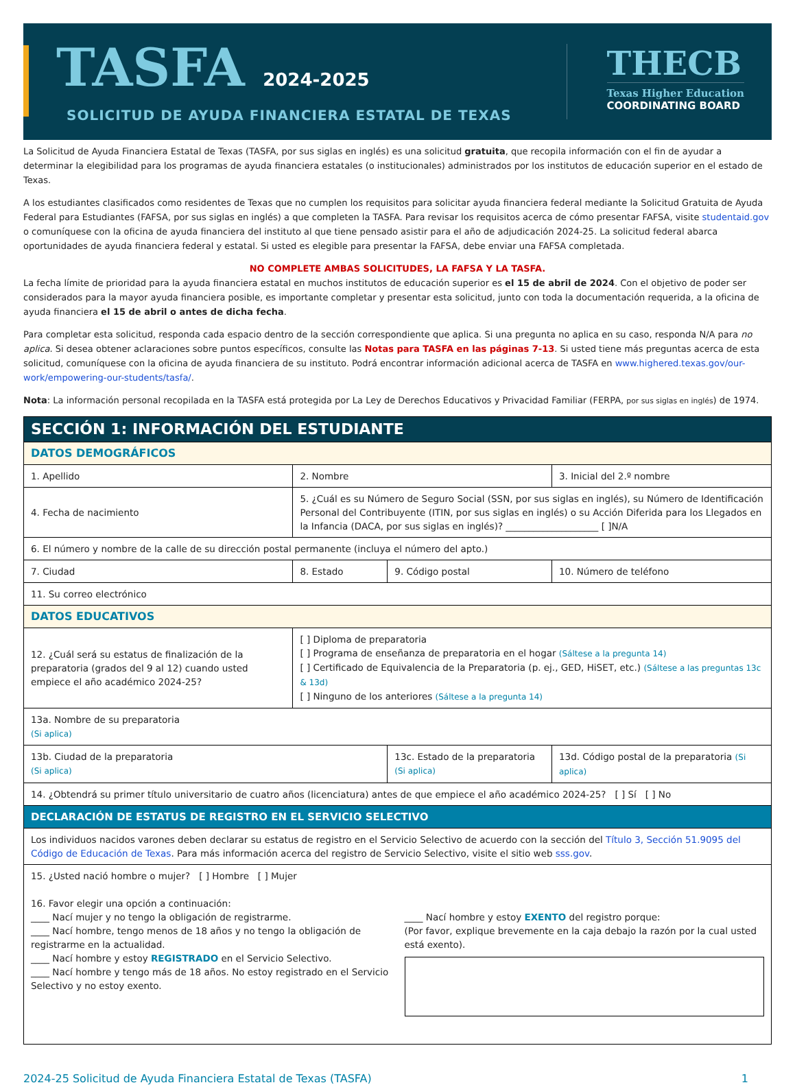TASFA 2024-2025
SOLICITUD DE AYUDA FINANCIERA ESTATAL DE TEXAS
THECB
Texas Higher Education
COORDINATING BOARD
La Solicitud de Ayuda Financiera Estatal de Texas (TASFA, por sus siglas en inglés) es una solicitud gratuita, que recopila información con el fin de ayudar a determinar la elegibilidad para los programas de ayuda financiera estatales (o institucionales) administrados por los institutos de educación superior en el estado de Texas.
A los estudiantes clasificados como residentes de Texas que no cumplen los requisitos para solicitar ayuda financiera federal mediante la Solicitud Gratuita de Ayuda Federal para Estudiantes (FAFSA, por sus siglas en inglés) a que completen la TASFA. Para revisar los requisitos acerca de cómo presentar FAFSA, visite studentaid.gov o comuníquese con la oficina de ayuda financiera del instituto al que tiene pensado asistir para el año de adjudicación 2024-25. La solicitud federal abarca oportunidades de ayuda financiera federal y estatal. Si usted es elegible para presentar la FAFSA, debe enviar una FAFSA completada.
NO COMPLETE AMBAS SOLICITUDES, LA FAFSA Y LA TASFA.
La fecha límite de prioridad para la ayuda financiera estatal en muchos institutos de educación superior es el 15 de abril de 2024. Con el objetivo de poder ser considerados para la mayor ayuda financiera posible, es importante completar y presentar esta solicitud, junto con toda la documentación requerida, a la oficina de ayuda financiera el 15 de abril o antes de dicha fecha.
Para completar esta solicitud, responda cada espacio dentro de la sección correspondiente que aplica. Si una pregunta no aplica en su caso, responda N/A para no aplica. Si desea obtener aclaraciones sobre puntos específicos, consulte las Notas para TASFA en las páginas 7-13. Si usted tiene más preguntas acerca de esta solicitud, comuníquese con la oficina de ayuda financiera de su instituto. Podrá encontrar información adicional acerca de TASFA en www.highered.texas.gov/our-work/empowering-our-students/tasfa/.
Nota: La información personal recopilada en la TASFA está protegida por La Ley de Derechos Educativos y Privacidad Familiar (FERPA, por sus siglas en inglés) de 1974.
| SECCIÓN 1: INFORMACIÓN DEL ESTUDIANTE | | | | | |
| DATOS DEMOGRÁFICOS | | | | | |
| 1. Apellido | | 2. Nombre | | | 3. Inicial del 2.º nombre |
| 4. Fecha de nacimiento | 5. ¿Cuál es su Número de Seguro Social (SSN, por sus siglas en inglés), su Número de Identificación Personal del Contribuyente (ITIN, por sus siglas en inglés) o su Acción Diferida para los Llegados en la Infancia (DACA, por sus siglas en inglés)? ____________________ [ ]N/A | | | | |
| 6. El número y nombre de la calle de su dirección postal permanente (incluya el número del apto.) | | | | | |
| 7. Ciudad | 8. Estado | | 9. Código postal | | 10. Número de teléfono |
| 11. Su correo electrónico | | | | | |
| DATOS EDUCATIVOS | | | | | |
| 12. ¿Cuál será su estatus de finalización de la preparatoria (grados del 9 al 12) cuando usted empiece el año académico 2024-25? | | [ ] Diploma de preparatoria [ ] Programa de enseñanza de preparatoria en el hogar (Sáltese a la pregunta 14) [ ] Certificado de Equivalencia de la Preparatoria (p. ej., GED, HiSET, etc.) (Sáltese a las preguntas 13c & 13d) [ ] Ninguno de los anteriores (Sáltese a la pregunta 14) | | | |
| 13a. Nombre de su preparatoria (Si aplica) | | | | | |
| 13b. Ciudad de la preparatoria (Si aplica) | | | | 13c. Estado de la preparatoria (Si aplica) | 13d. Código postal de la preparatoria (Si aplica) |
| 14. ¿Obtendrá su primer título universitario de cuatro años (licenciatura) antes de que empiece el año académico 2024-25? [ ] Sí [ ] No | | | | | |
| DECLARACIÓN DE ESTATUS DE REGISTRO EN EL SERVICIO SELECTIVO | | | | | |
| Los individuos nacidos varones deben declarar su estatus de registro en el Servicio Selectivo de acuerdo con la sección del Título 3, Sección 51.9095 del Código de Educación de Texas . Para más información acerca del registro de Servicio Selectivo, visite el sitio web sss.gov . | | | | | |
| 15. ¿Usted nació hombre o mujer? [ ] Hombre [ ] Mujer 16. Favor elegir una opción a continuación: ____ Nací mujer y no tengo la obligación de registrarme. ____ Nací hombre, tengo menos de 18 años y no tengo la obligación de registrarme en la actualidad. ____ Nací hombre y estoy REGISTRADO en el Servicio Selectivo. ____ Nací hombre y tengo más de 18 años. No estoy registrado en el Servicio Selectivo y no estoy exento. ____ Nací hombre y estoy EXENTO del registro porque: (Por favor, explique brevemente en la caja debajo la razón por la cual usted está exento). | | | | | |
2024-25 Solicitud de Ayuda Financiera Estatal de Texas (TASFA) 1